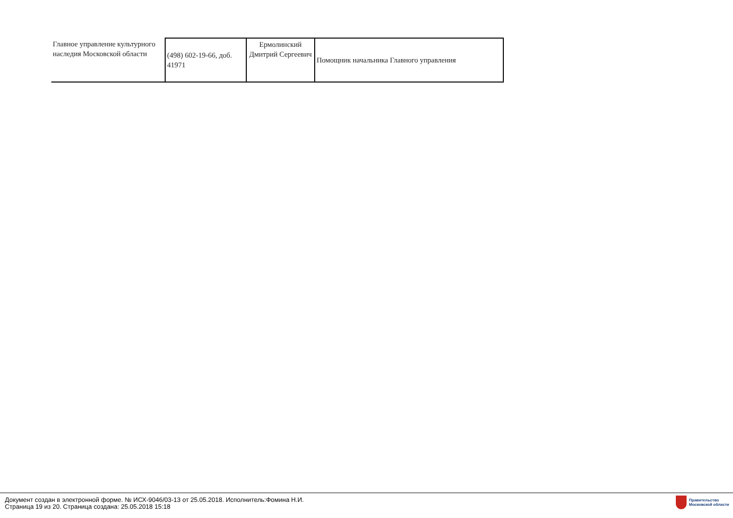| Главное управление культурного наследия Московской области | (498) 602-19-66, доб. 41971 | Ермолинский Дмитрий Сергеевич | Помощник начальника Главного управления |
Документ создан в электронной форме. № ИСХ-9046/03-13 от 25.05.2018. Исполнитель:Фомина Н.И.
Страница 19 из 20. Страница создана: 25.05.2018 15:18
Правительство
Московской области